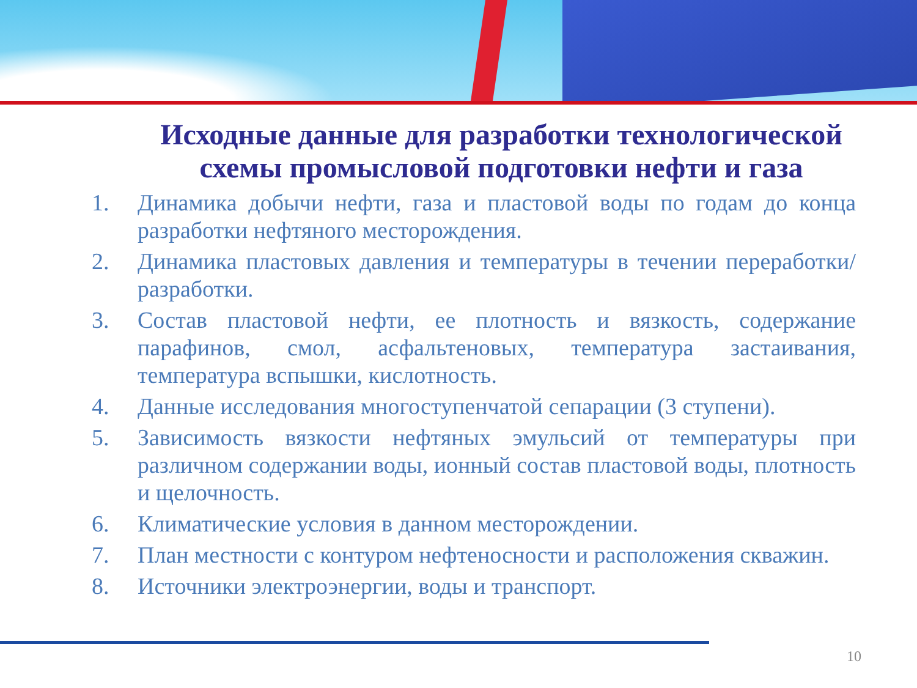Исходные данные для разработки технологической схемы промысловой подготовки нефти и газа
1. Динамика добычи нефти, газа и пластовой воды по годам до конца разработки нефтяного месторождения.
2. Динамика пластовых давления и температуры в течении переработки/разработки.
3. Состав пластовой нефти, ее плотность и вязкость, содержание парафинов, смол, асфальтеновых, температура застаивания, температура вспышки, кислотность.
4. Данные исследования многоступенчатой сепарации (3 ступени).
5. Зависимость вязкости нефтяных эмульсий от температуры при различном содержании воды, ионный состав пластовой воды, плотность и щелочность.
6. Климатические условия в данном месторождении.
7. План местности с контуром нефтеносности и расположения скважин.
8. Источники электроэнергии, воды и транспорт.
10